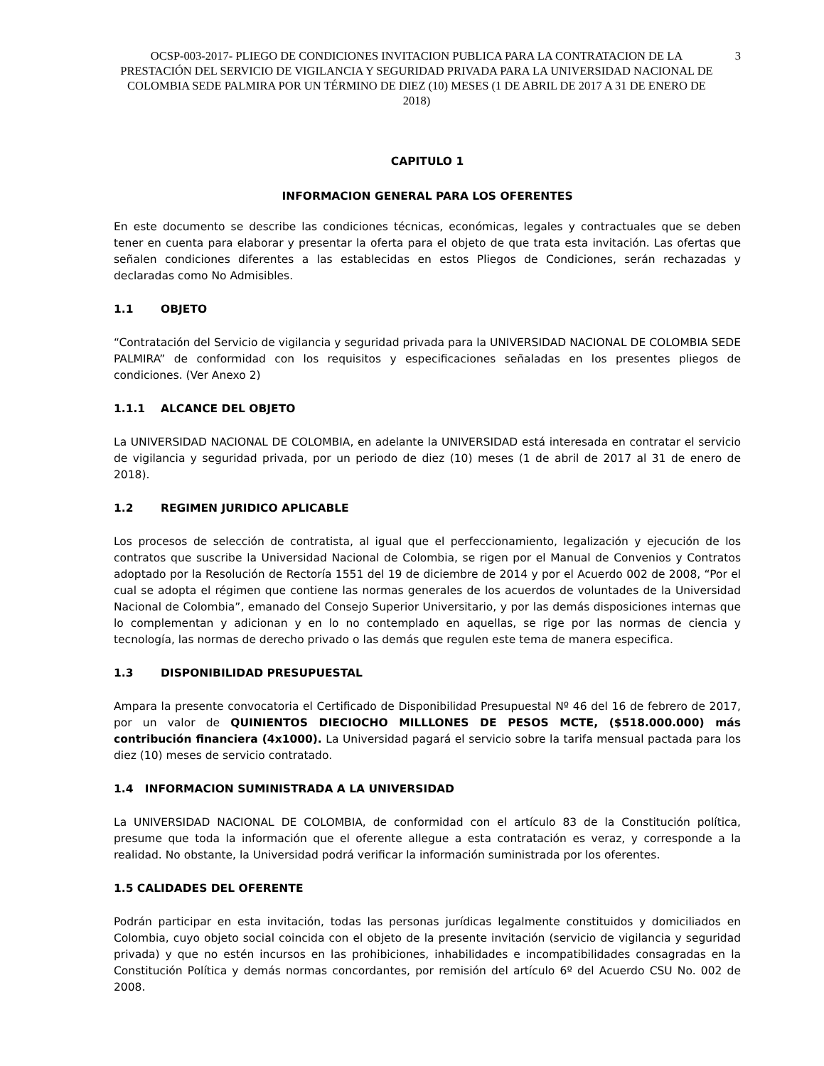OCSP-003-2017- PLIEGO DE CONDICIONES INVITACION PUBLICA PARA LA CONTRATACION DE LA PRESTACIÓN DEL SERVICIO DE VIGILANCIA Y SEGURIDAD PRIVADA PARA LA UNIVERSIDAD NACIONAL DE COLOMBIA SEDE PALMIRA POR UN TÉRMINO DE DIEZ (10) MESES (1 DE ABRIL DE 2017 A 31 DE ENERO DE 2018)
3
CAPITULO 1
INFORMACION GENERAL PARA LOS OFERENTES
En este documento se describe las condiciones técnicas, económicas, legales y contractuales que se deben tener en cuenta para elaborar y presentar la oferta para el objeto de que trata esta invitación. Las ofertas que señalen condiciones diferentes a las establecidas en estos Pliegos de Condiciones, serán rechazadas y declaradas como No Admisibles.
1.1 OBJETO
“Contratación del Servicio de vigilancia y seguridad privada para la UNIVERSIDAD NACIONAL DE COLOMBIA SEDE PALMIRA” de conformidad con los requisitos y especificaciones señaladas en los presentes pliegos de condiciones. (Ver Anexo 2)
1.1.1 ALCANCE DEL OBJETO
La UNIVERSIDAD NACIONAL DE COLOMBIA, en adelante la UNIVERSIDAD está interesada en contratar el servicio de vigilancia y seguridad privada, por un periodo de diez (10) meses (1 de abril de 2017 al 31 de enero de 2018).
1.2 REGIMEN JURIDICO APLICABLE
Los procesos de selección de contratista, al igual que el perfeccionamiento, legalización y ejecución de los contratos que suscribe la Universidad Nacional de Colombia, se rigen por el Manual de Convenios y Contratos adoptado por la Resolución de Rectoría 1551 del 19 de diciembre de 2014 y por el Acuerdo 002 de 2008, “Por el cual se adopta el régimen que contiene las normas generales de los acuerdos de voluntades de la Universidad Nacional de Colombia”, emanado del Consejo Superior Universitario, y por las demás disposiciones internas que lo complementan y adicionan y en lo no contemplado en aquellas, se rige por las normas de ciencia y tecnología, las normas de derecho privado o las demás que regulen este tema de manera especifica.
1.3 DISPONIBILIDAD PRESUPUESTAL
Ampara la presente convocatoria el Certificado de Disponibilidad Presupuestal Nº 46 del 16 de febrero de 2017, por un valor de QUINIENTOS DIECIOCHO MILLLONES DE PESOS MCTE, ($518.000.000) más contribución financiera (4x1000). La Universidad pagará el servicio sobre la tarifa mensual pactada para los diez (10) meses de servicio contratado.
1.4 INFORMACION SUMINISTRADA A LA UNIVERSIDAD
La UNIVERSIDAD NACIONAL DE COLOMBIA, de conformidad con el artículo 83 de la Constitución política, presume que toda la información que el oferente allegue a esta contratación es veraz, y corresponde a la realidad. No obstante, la Universidad podrá verificar la información suministrada por los oferentes.
1.5 CALIDADES DEL OFERENTE
Podrán participar en esta invitación, todas las personas jurídicas legalmente constituidos y domiciliados en Colombia, cuyo objeto social coincida con el objeto de la presente invitación (servicio de vigilancia y seguridad privada) y que no estén incursos en las prohibiciones, inhabilidades e incompatibilidades consagradas en la Constitución Política y demás normas concordantes, por remisión del artículo 6º del Acuerdo CSU No. 002 de 2008.